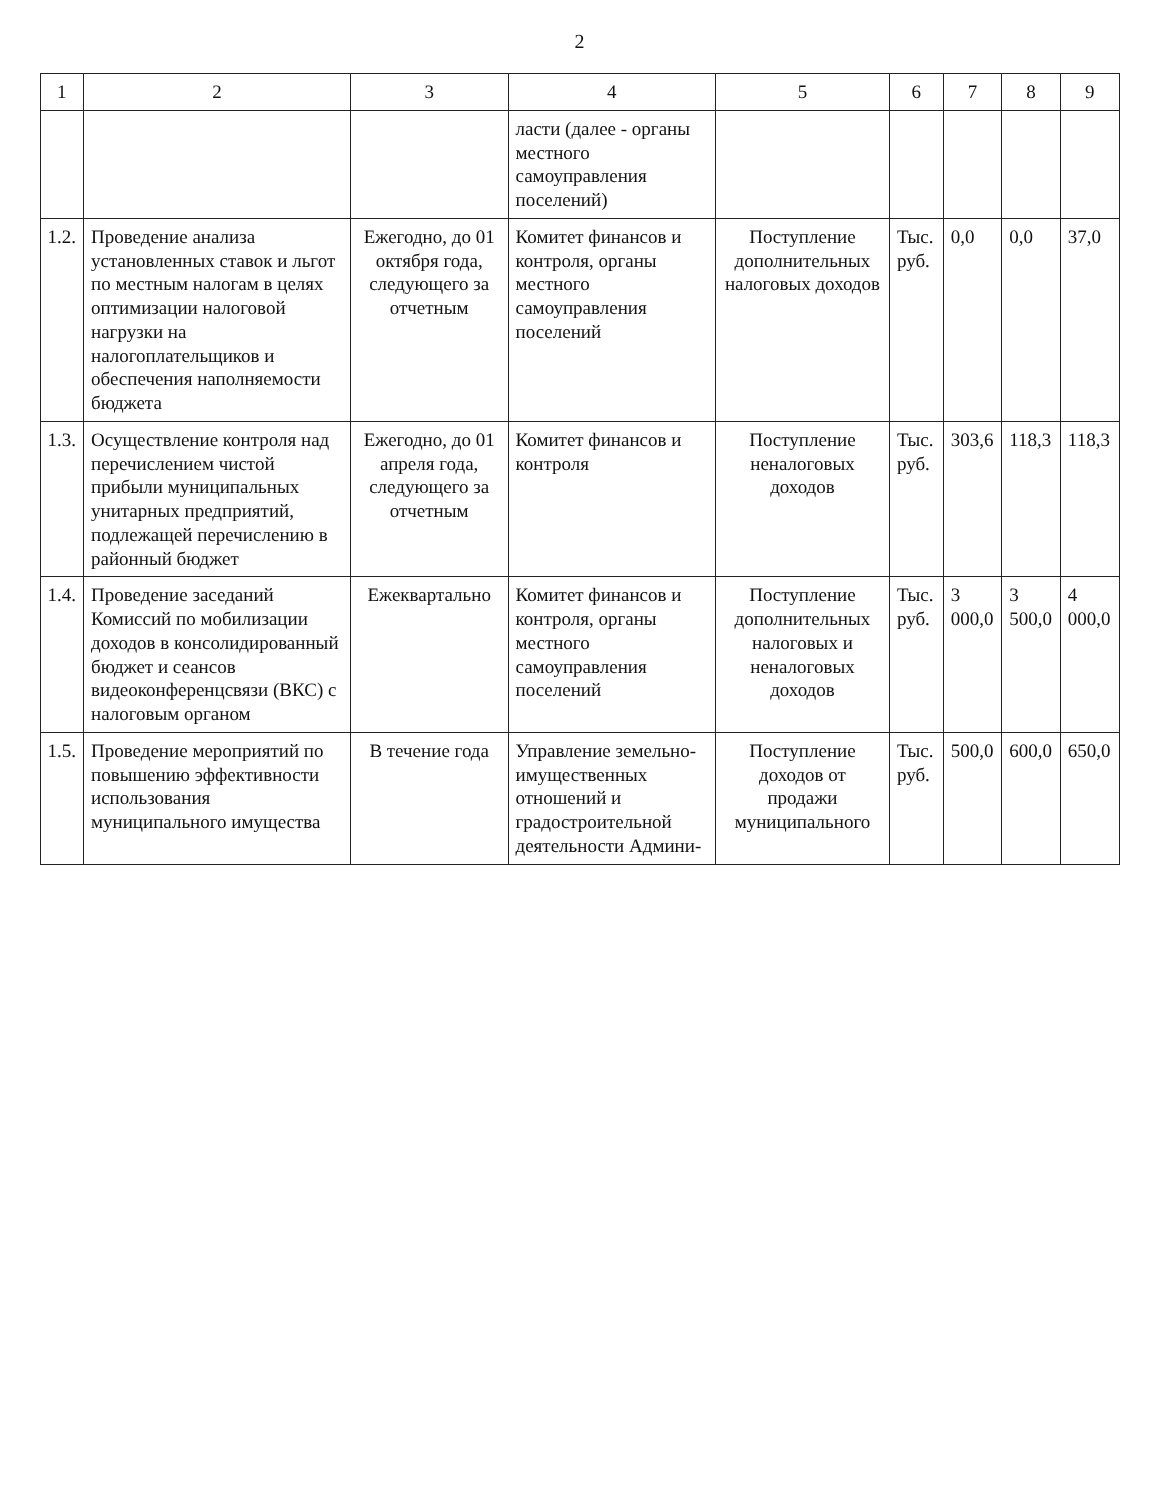2
| 1 | 2 | 3 | 4 | 5 | 6 | 7 | 8 | 9 |
| --- | --- | --- | --- | --- | --- | --- | --- | --- |
| | | | ласти (далее - органы местного самоуправления поселений) | | | | | |
| 1.2. | Проведение анализа установленных ставок и льгот по местным налогам в целях оптимизации налоговой нагрузки на налогоплательщиков и обеспечения наполняемости бюджета | Ежегодно, до 01 октября года, следующего за отчетным | Комитет финансов и контроля, органы местного самоуправления поселений | Поступление дополнительных налоговых доходов | Тыс. руб. | 0,0 | 0,0 | 37,0 |
| 1.3. | Осуществление контроля над перечислением чистой прибыли муниципальных унитарных предприятий, подлежащей перечислению в районный бюджет | Ежегодно, до 01 апреля года, следующего за отчетным | Комитет финансов и контроля | Поступление неналоговых доходов | Тыс. руб. | 303,6 | 118,3 | 118,3 |
| 1.4. | Проведение заседаний Комиссий по мобилизации доходов в консолидированный бюджет и сеансов видеоконференцсвязи (ВКС) с налоговым органом | Ежеквартально | Комитет финансов и контроля, органы местного самоуправления поселений | Поступление дополнительных налоговых и неналоговых доходов | Тыс. руб. | 3 000,0 | 3 500,0 | 4 000,0 |
| 1.5. | Проведение мероприятий по повышению эффективности использования муниципального имущества | В течение года | Управление земельно-имущественных отношений и градостроительной деятельности Админи- | Поступление доходов от продажи муниципального | Тыс. руб. | 500,0 | 600,0 | 650,0 |